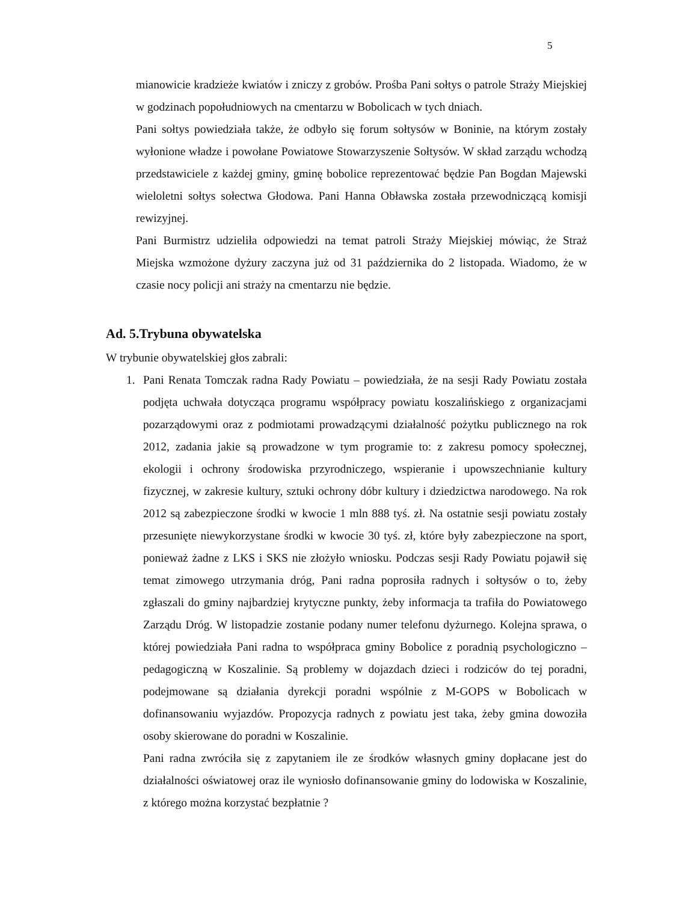5
mianowicie kradzieże kwiatów i zniczy z grobów. Prośba Pani sołtys o patrole Straży Miejskiej w godzinach popołudniowych na cmentarzu w Bobolicach w tych dniach.
Pani sołtys powiedziała także, że odbyło się forum sołtysów w Boninie, na którym zostały wyłonione władze i powołane Powiatowe Stowarzyszenie Sołtysów. W skład zarządu wchodzą przedstawiciele z każdej gminy, gminę bobolice reprezentować będzie Pan Bogdan Majewski wieloletni sołtys sołectwa Głodowa. Pani Hanna Obławska została przewodniczącą komisji rewizyjnej.
Pani Burmistrz udzieliła odpowiedzi na temat patroli Straży Miejskiej mówiąc, że Straż Miejska wzmożone dyżury zaczyna już od 31 października do 2 listopada. Wiadomo, że w czasie nocy policji ani straży na cmentarzu nie będzie.
Ad. 5.Trybuna obywatelska
W trybunie obywatelskiej głos zabrali:
1. Pani Renata Tomczak radna Rady Powiatu – powiedziała, że na sesji Rady Powiatu została podjęta uchwała dotycząca programu współpracy powiatu koszalińskiego z organizacjami pozarządowymi oraz z podmiotami prowadzącymi działalność pożytku publicznego na rok 2012, zadania jakie są prowadzone w tym programie to: z zakresu pomocy społecznej, ekologii i ochrony środowiska przyrodniczego, wspieranie i upowszechnianie kultury fizycznej, w zakresie kultury, sztuki ochrony dóbr kultury i dziedzictwa narodowego. Na rok 2012 są zabezpieczone środki w kwocie 1 mln 888 tyś. zł. Na ostatnie sesji powiatu zostały przesunięte niewykorzystane środki w kwocie 30 tyś. zł, które były zabezpieczone na sport, ponieważ żadne z LKS i SKS nie złożyło wniosku. Podczas sesji Rady Powiatu pojawił się temat zimowego utrzymania dróg, Pani radna poprosiła radnych i sołtysów o to, żeby zgłaszali do gminy najbardziej krytyczne punkty, żeby informacja ta trafiła do Powiatowego Zarządu Dróg. W listopadzie zostanie podany numer telefonu dyżurnego. Kolejna sprawa, o której powiedziała Pani radna to współpraca gminy Bobolice z poradnią psychologiczno – pedagogiczną w Koszalinie. Są problemy w dojazdach dzieci i rodziców do tej poradni, podejmowane są działania dyrekcji poradni wspólnie z M-GOPS w Bobolicach w dofinansowaniu wyjazdów. Propozycja radnych z powiatu jest taka, żeby gmina dowoziła osoby skierowane do poradni w Koszalinie.
Pani radna zwróciła się z zapytaniem ile ze środków własnych gminy dopłacane jest do działalności oświatowej oraz ile wyniosło dofinansowanie gminy do lodowiska w Koszalinie, z którego można korzystać bezpłatnie ?